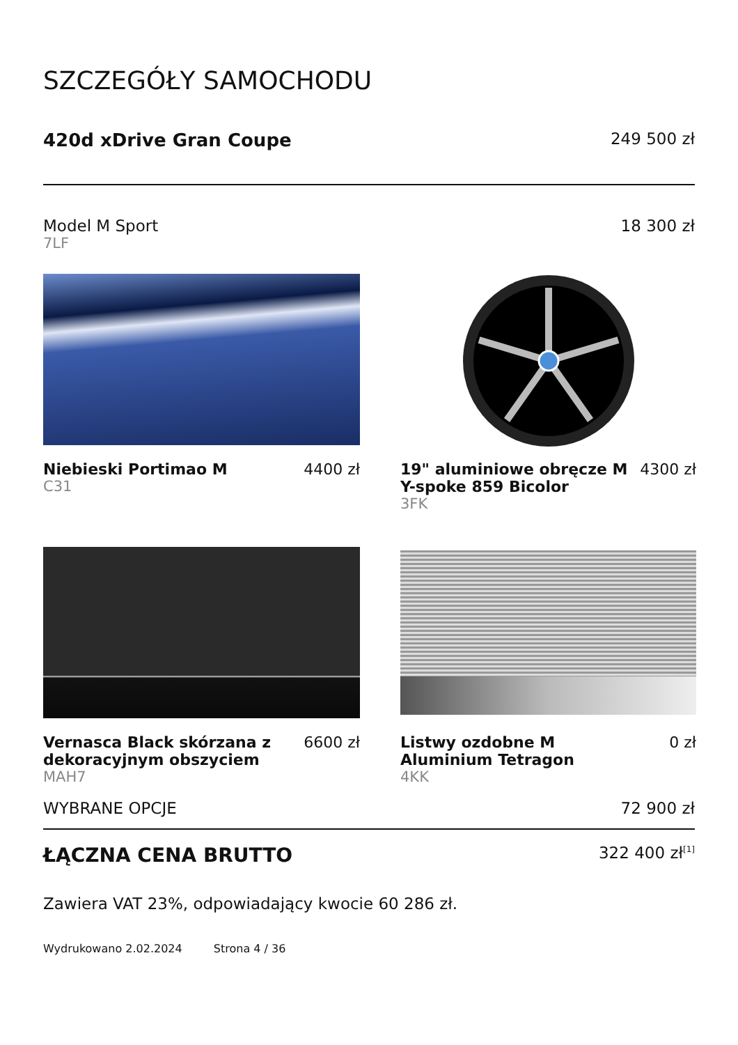SZCZEGÓŁY SAMOCHODU
420d xDrive Gran Coupe 249 500 zł
Model M Sport 18 300 zł
7LF
Niebieski Portimao M 4400 zł
C31
19" aluminiowe obręcze M Y-spoke 859 Bicolor 4300 zł
3FK
Vernasca Black skórzana z dekoracyjnym obszyciem 6600 zł
MAH7
Listwy ozdobne M Aluminium Tetragon 0 zł
4KK
WYBRANE OPCJE 72 900 zł
ŁĄCZNA CENA BRUTTO 322 400 zł<sup>[1]</sup>
Zawiera VAT 23%, odpowiadający kwocie 60 286 zł.
Wydrukowano 2.02.2024 Strona 4 / 36